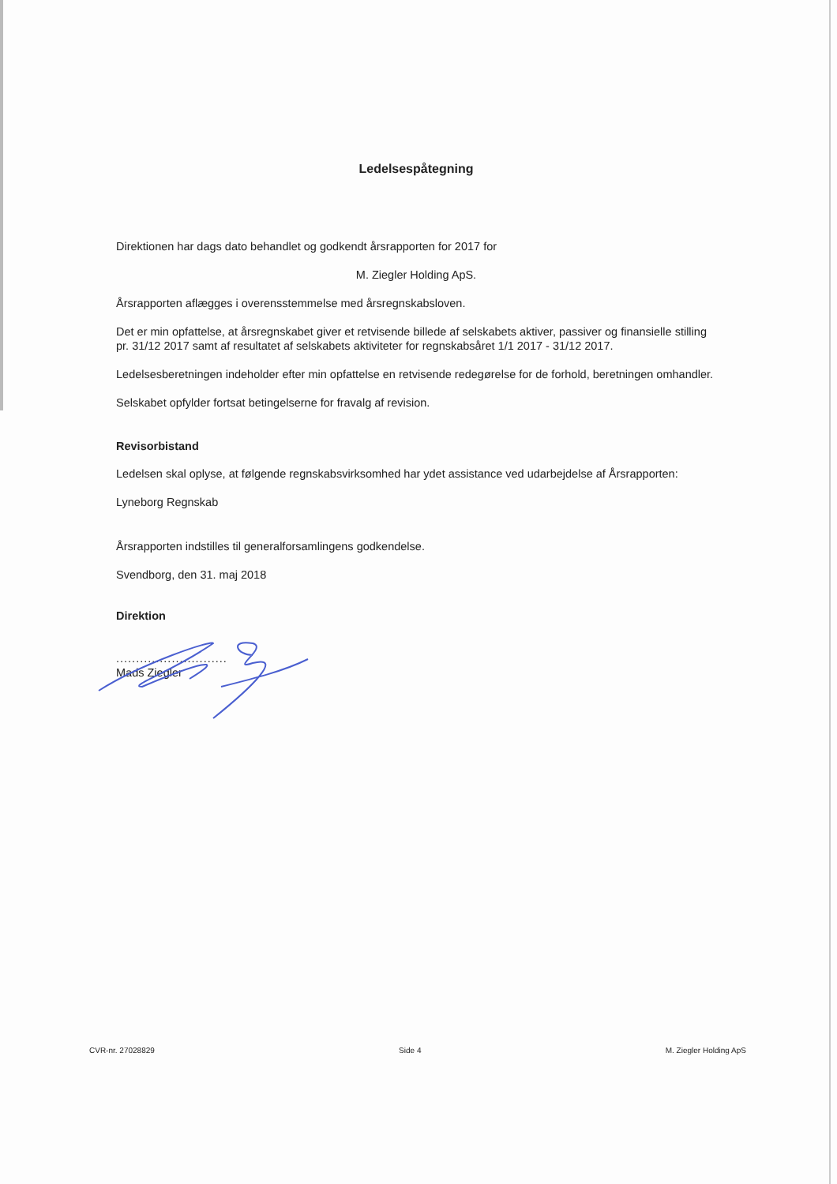Ledelsespåtegning
Direktionen har dags dato behandlet og godkendt årsrapporten for 2017 for
M. Ziegler Holding ApS.
Årsrapporten aflægges i overensstemmelse med årsregnskabsloven.
Det er min opfattelse, at årsregnskabet giver et retvisende billede af selskabets aktiver, passiver og finansielle stilling pr. 31/12 2017 samt af resultatet af selskabets aktiviteter for regnskabsåret 1/1 2017 - 31/12 2017.
Ledelsesberetningen indeholder efter min opfattelse en retvisende redegørelse for de forhold, beretningen omhandler.
Selskabet opfylder fortsat betingelserne for fravalg af revision.
Revisorbistand
Ledelsen skal oplyse, at følgende regnskabsvirksomhed har ydet assistance ved udarbejdelse af Årsrapporten:
Lyneborg Regnskab
Årsrapporten indstilles til generalforsamlingens godkendelse.
Svendborg, den 31. maj 2018
Direktion
............................
Mads Ziegler
CVR-nr. 27028829 Side 4 M. Ziegler Holding ApS